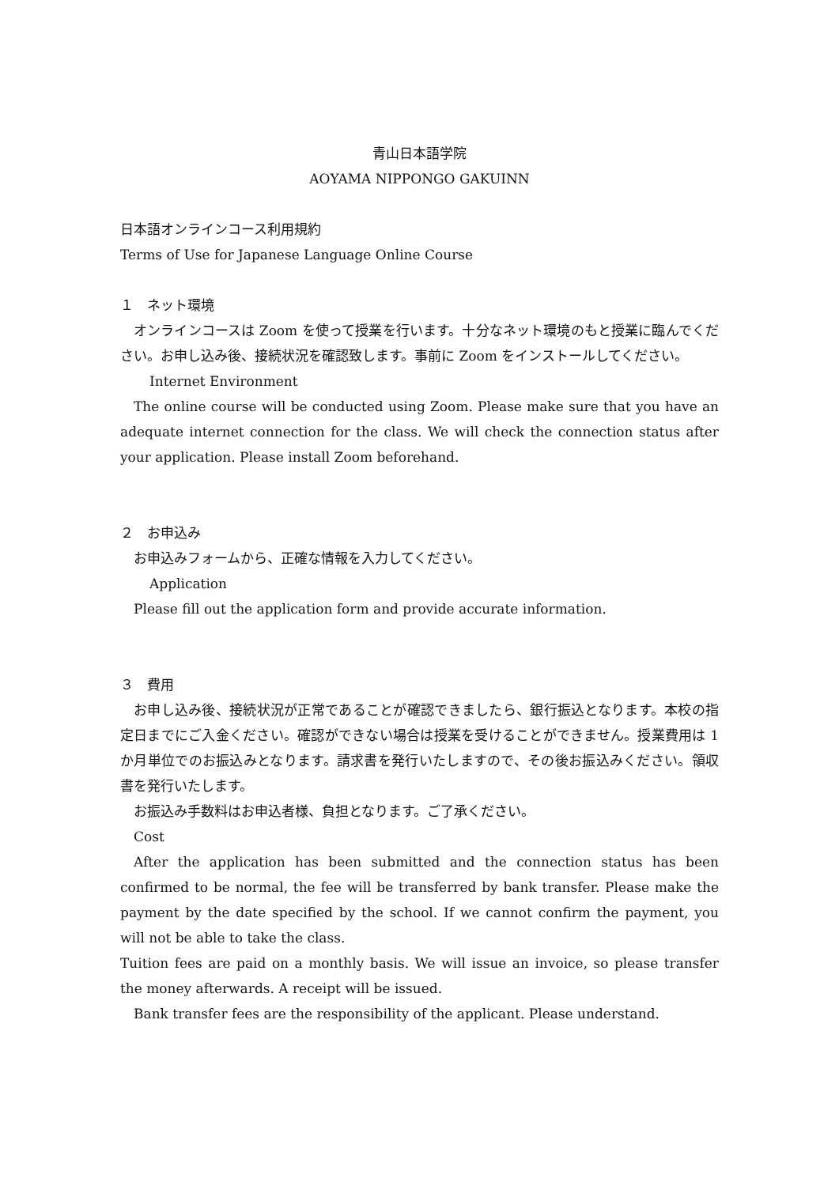青山日本語学院
AOYAMA NIPPONGO GAKUINN
日本語オンラインコース利用規約
Terms of Use for Japanese Language Online Course
１　ネット環境
オンラインコースは Zoom を使って授業を行います。十分なネット環境のもと授業に臨んでください。お申し込み後、接続状況を確認致します。事前に Zoom をインストールしてください。
Internet Environment
The online course will be conducted using Zoom. Please make sure that you have an adequate internet connection for the class. We will check the connection status after your application. Please install Zoom beforehand.
２　お申込み
お申込みフォームから、正確な情報を入力してください。
Application
Please fill out the application form and provide accurate information.
３　費用
お申し込み後、接続状況が正常であることが確認できましたら、銀行振込となります。本校の指定日までにご入金ください。確認ができない場合は授業を受けることができません。授業費用は 1 か月単位でのお振込みとなります。請求書を発行いたしますので、その後お振込みください。領収書を発行いたします。
お振込み手数料はお申込者様、負担となります。ご了承ください。
Cost
After the application has been submitted and the connection status has been confirmed to be normal, the fee will be transferred by bank transfer. Please make the payment by the date specified by the school. If we cannot confirm the payment, you will not be able to take the class.
Tuition fees are paid on a monthly basis. We will issue an invoice, so please transfer the money afterwards. A receipt will be issued.
Bank transfer fees are the responsibility of the applicant. Please understand.